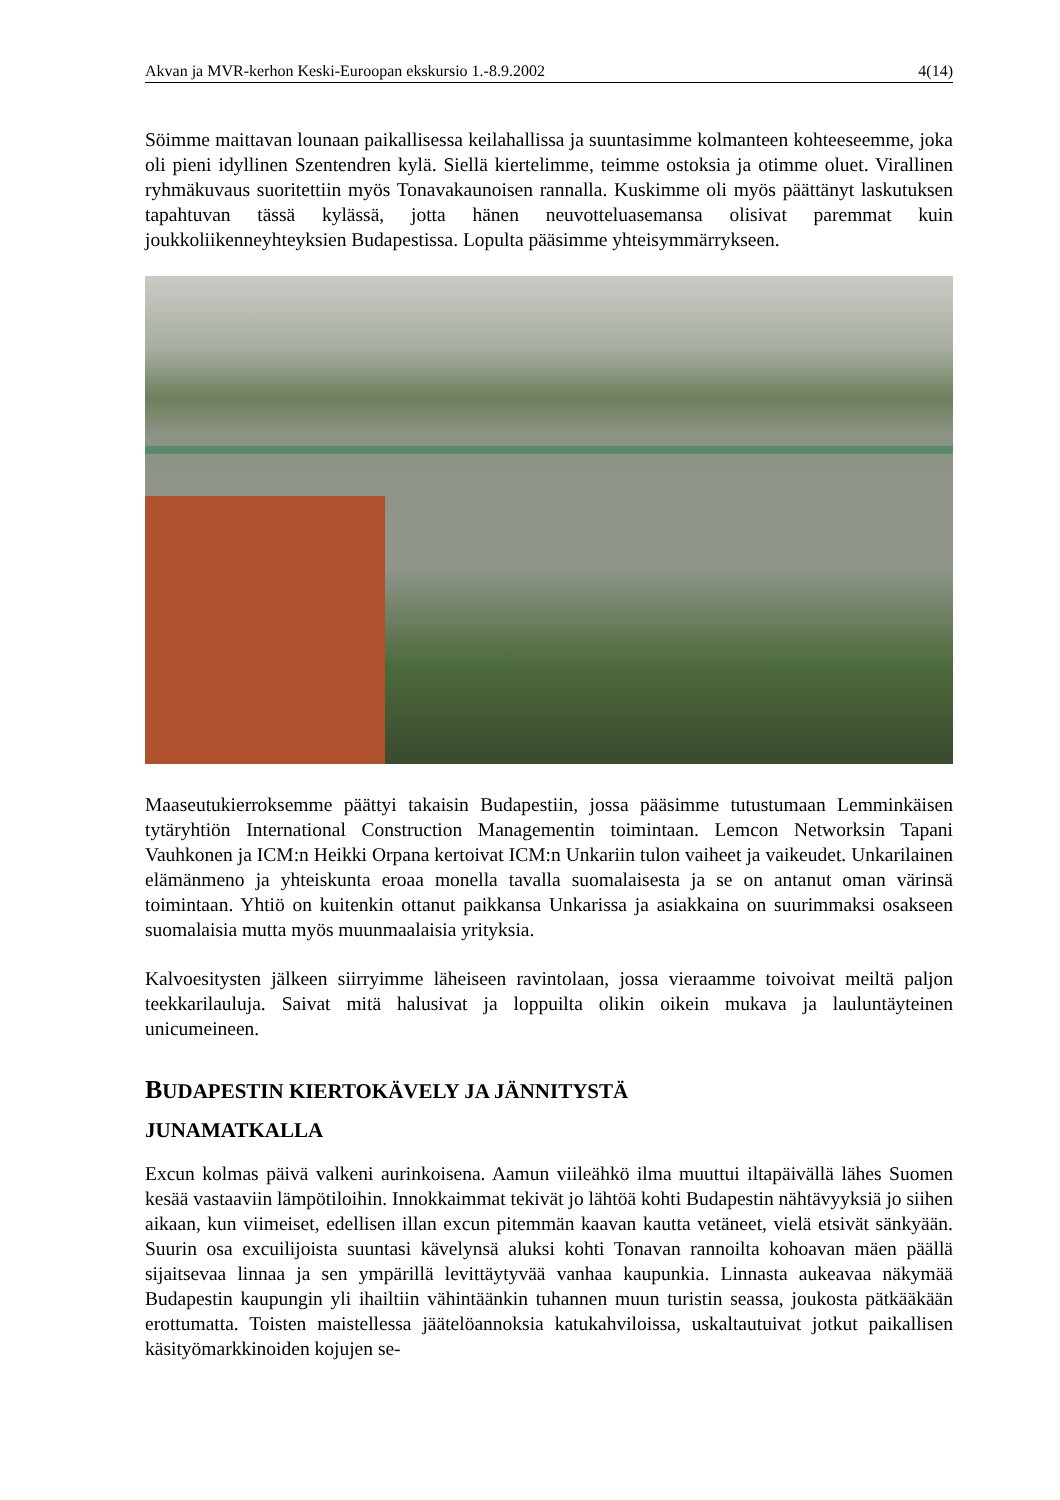Akvan ja MVR-kerhon Keski-Euroopan ekskursio 1.-8.9.2002 4(14)
Söimme maittavan lounaan paikallisessa keilahallissa ja suuntasimme kolmanteen kohteeseemme, joka oli pieni idyllinen Szentendren kylä. Siellä kiertelimme, teimme ostoksia ja otimme oluet. Virallinen ryhmäkuvaus suoritettiin myös Tonavakaunoisen rannalla. Kuskimme oli myös päättänyt laskutuksen tapahtuvan tässä kylässä, jotta hänen neuvotteluasemansa olisivat paremmat kuin joukkoliikenneyhteyksien Budapestissa. Lopulta pääsimme yhteisymmärrykseen.
Maaseutukierroksemme päättyi takaisin Budapestiin, jossa pääsimme tutustumaan Lemminkäisen tytäryhtiön International Construction Managementin toimintaan. Lemcon Networksin Tapani Vauhkonen ja ICM:n Heikki Orpana kertoivat ICM:n Unkariin tulon vaiheet ja vaikeudet. Unkarilainen elämänmeno ja yhteiskunta eroaa monella tavalla suomalaisesta ja se on antanut oman värinsä toimintaan. Yhtiö on kuitenkin ottanut paikkansa Unkarissa ja asiakkaina on suurimmaksi osakseen suomalaisia mutta myös muunmaalaisia yrityksia.
Kalvoesitysten jälkeen siirryimme läheiseen ravintolaan, jossa vieraamme toivoivat meiltä paljon teekkarilauluja. Saivat mitä halusivat ja loppuilta olikin oikein mukava ja lauluntäyteinen unicumeineen.
BUDAPESTIN KIERTOKÄVELY JA JÄNNITYSTÄ
JUNAMATKALLA
Excun kolmas päivä valkeni aurinkoisena. Aamun viileähkö ilma muuttui iltapäivällä lähes Suomen kesää vastaaviin lämpötiloihin. Innokkaimmat tekivät jo lähtöä kohti Budapestin nähtävyyksiä jo siihen aikaan, kun viimeiset, edellisen illan excun pitemmän kaavan kautta vetäneet, vielä etsivät sänkyään. Suurin osa excuilijoista suuntasi kävelynsä aluksi kohti Tonavan rannoilta kohoavan mäen päällä sijaitsevaa linnaa ja sen ympärillä levittäytyvää vanhaa kaupunkia. Linnasta aukeavaa näkymää Budapestin kaupungin yli ihailtiin vähintäänkin tuhannen muun turistin seassa, joukosta pätkääkään erottumatta. Toisten maistellessa jäätelöannoksia katukahviloissa, uskaltautuivat jotkut paikallisen käsityömarkkinoiden kojujen se-